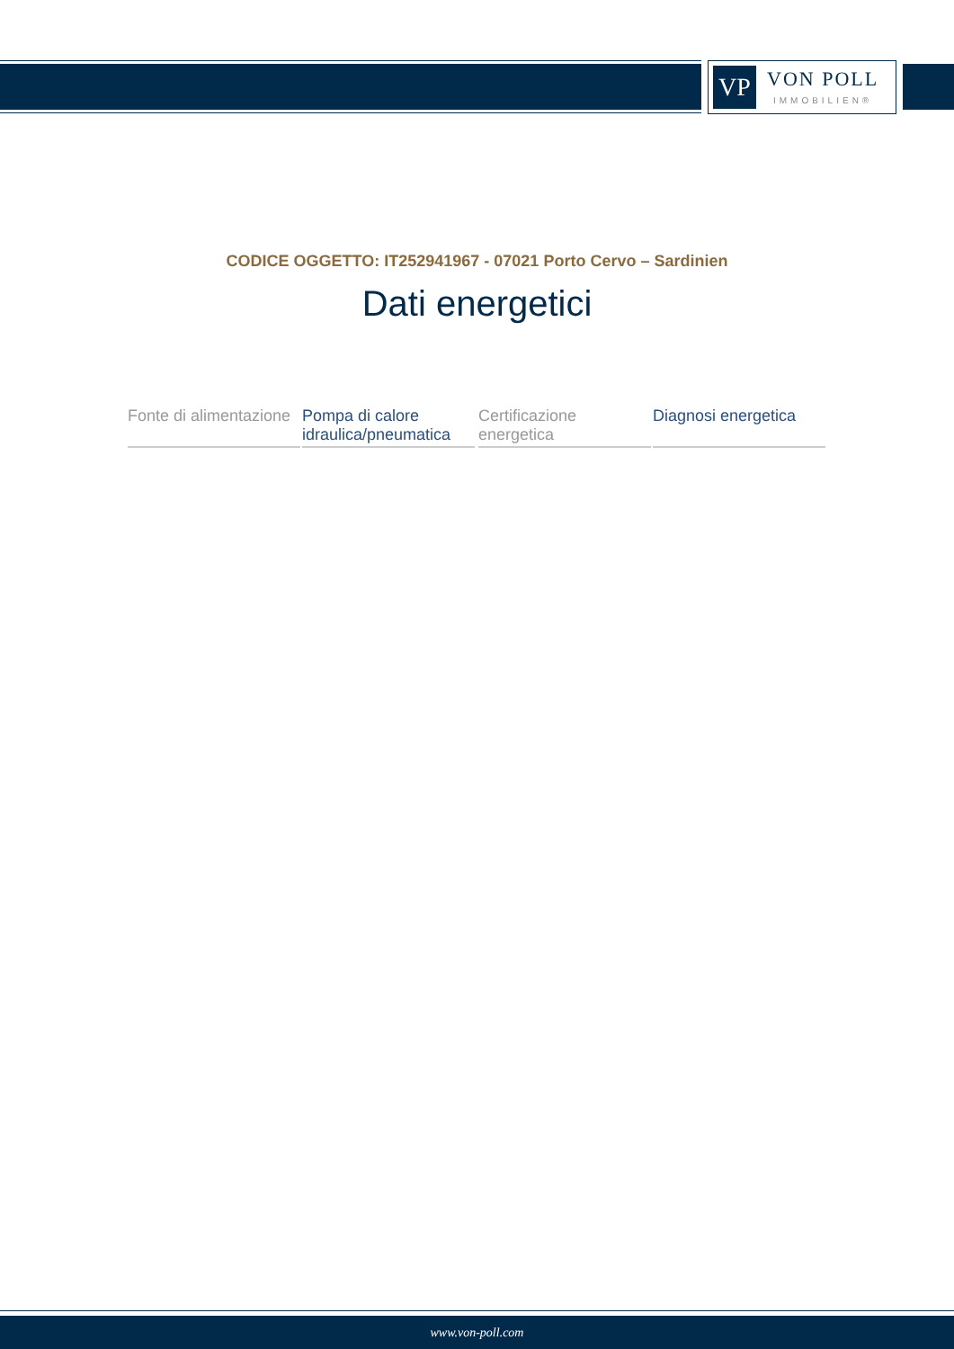VP
VON POLL
IMMOBILIEN®
CODICE OGGETTO: IT252941967 - 07021 Porto Cervo – Sardinien
Dati energetici
| Fonte di alimentazione | Pompa di calore idraulica/pneumatica | | Certificazione energetica | Diagnosi energetica |
www.von-poll.com